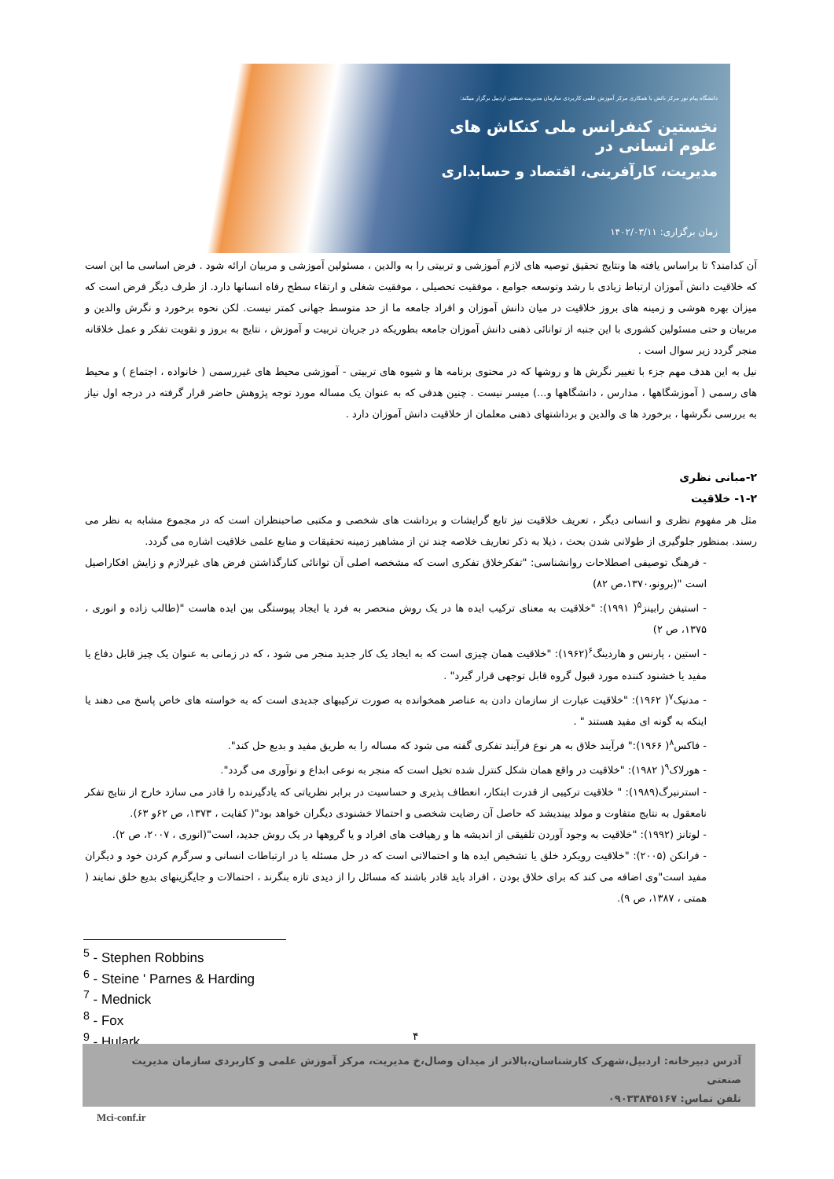دانشگاه پیام نور مرکز نائش با همکاری مرکز آموزش علمی کاربردی سازمان مدیریت صنعتی اردبیل برگزار میکند:
نخستین کنفرانس ملی کنکاش های علوم انسانی در
مدیریت، کارآفرینی، اقتصاد و حسابداری
زمان برگزاری: ۱۴۰۲/۰۳/۱۱
آن کدامند؟ تا براساس یافته ها ونتایج تحقیق توصیه های لازم آموزشی و تربیتی را به والدین ، مسئولین آموزشی و مربیان ارائه شود . فرض اساسی ما این است که خلاقیت دانش آموزان ارتباط زیادی با رشد وتوسعه جوامع ، موفقیت تحصیلی ، موفقیت شغلی و ارتقاء سطح رفاه انسانها دارد. از طرف دیگر فرض است که میزان بهره هوشی و زمینه های بروز خلاقیت در میان دانش آموزان و افراد جامعه ما از حد متوسط جهانی کمتر نیست. لکن نحوه برخورد و نگرش والدین و مربیان و حتی مسئولین کشوری با این جنبه از توانائی ذهنی دانش آموزان جامعه بطوریکه در جریان تربیت و آموزش ، نتایج به بروز و تقویت تفکر و عمل خلاقانه منجر گردد زیر سوال است .
نیل به این هدف مهم جزء با تغییر نگرش ها و روشها که در محتوی برنامه ها و شیوه های تربیتی - آموزشی محیط های غیررسمی ( خانواده ، اجتماع ) و محیط های رسمی ( آموزشگاهها ، مدارس ، دانشگاهها و...) میسر نیست . چنین هدفی که به عنوان یک مساله مورد توجه پژوهش حاضر قرار گرفته در درجه اول نیاز به بررسی نگرشها ، برخورد ها ی والدین و برداشتهای ذهنی معلمان از خلاقیت دانش آموزان دارد .
۲-مبانی نظری
۱-۲- خلاقیت
مثل هر مفهوم نظری و انسانی دیگر ، تعریف خلاقیت نیز تابع گرایشات و برداشت های شخصی و مکتبی صاحبنظران است که در مجموع مشابه به نظر می رسند. بمنظور جلوگیری از طولانی شدن بحث ، ذیلا به ذکر تعاریف خلاصه چند تن از مشاهیر زمینه تحقیقات و منابع علمی خلاقیت اشاره می گردد.
- فرهنگ توصیفی اصطلاحات روانشناسی: "تفکرخلاق تفکری است که مشخصه اصلی آن توانائی کنارگذاشتن فرض های غیرلازم و زایش افکاراصیل است "(برونو،۱۳۷۰،ص ۸۲)
- استیفن رابینز<sup>۵</sup>( ۱۹۹۱): "خلاقیت به معنای ترکیب ایده ها در یک روش منحصر به فرد یا ایجاد پیوستگی بین ایده هاست "(طالب زاده و انوری ، ۱۳۷۵، ص ۲)
- استین ، پارنس و هاردینگ<sup>۶</sup>(۱۹۶۲): "خلاقیت همان چیزی است که به ایجاد یک کار جدید منجر می شود ، که در زمانی به عنوان یک چیز قابل دفاع یا مفید یا خشنود کننده مورد قبول گروه قابل توجهی قرار گیرد" .
- مدنیک<sup>۷</sup>( ۱۹۶۲): "خلاقیت عبارت از سازمان دادن به عناصر همخوانده به صورت ترکیبهای جدیدی است که به خواسته های خاص پاسخ می دهند یا اینکه به گونه ای مفید هستند " .
- فاکس<sup>۸</sup>( ۱۹۶۶):" فرآیند خلاق به هر نوع فرآیند تفکری گفته می شود که مساله را به طریق مفید و بدیع حل کند".
- هورلاک<sup>۹</sup>( ۱۹۸۲): "خلاقیت در واقع همان شکل کنترل شده تخیل است که منجر به نوعی ابداع و نوآوری می گردد".
- استرنبرگ(۱۹۸۹): " خلاقیت ترکیبی از قدرت ابتکار، انعطاف پذیری و حساسیت در برابر نظریاتی که یادگیرنده را قادر می سازد خارج از نتایج تفکر نامعقول به نتایج متفاوت و مولد بیندیشد که حاصل آن رضایت شخصی و احتمالا خشنودی دیگران خواهد بود"( کفایت ، ۱۳۷۳، ص ۶۲و ۶۳).
- لوتانز (۱۹۹۲): "خلاقیت به وجود آوردن تلفیقی از اندیشه ها و رهیافت های افراد و یا گروهها در یک روش جدید، است"(انوری ، ۲۰۰۷، ص ۲).
- فرانکن (۲۰۰۵): "خلاقیت رویکرد خلق یا تشخیص ایده ها و احتمالاتی است که در حل مسئله یا در ارتباطات انسانی و سرگرم کردن خود و دیگران مفید است"وی اضافه می کند که برای خلاق بودن ، افراد باید قادر باشند که مسائل را از دیدی تازه بنگرند ، احتمالات و جایگزینهای بدیع خلق نمایند ( همتی ، ۱۳۸۷، ص ۹).
<sup>5</sup> - Stephen Robbins
<sup>6</sup> - Steine ' Parnes & Harding
<sup>7</sup> - Mednick
<sup>8</sup> - Fox
<sup>9</sup> - Hulark
۴
آدرس دبیرخانه: اردبیل،شهرک کارشناسان،بالاتر از میدان وصال،خ مدیریت، مرکز آموزش علمی و کاربردی سازمان مدیریت صنعتی
تلفن تماس: ۰۹۰۳۳۸۴۵۱۶۷
Mci-conf.ir